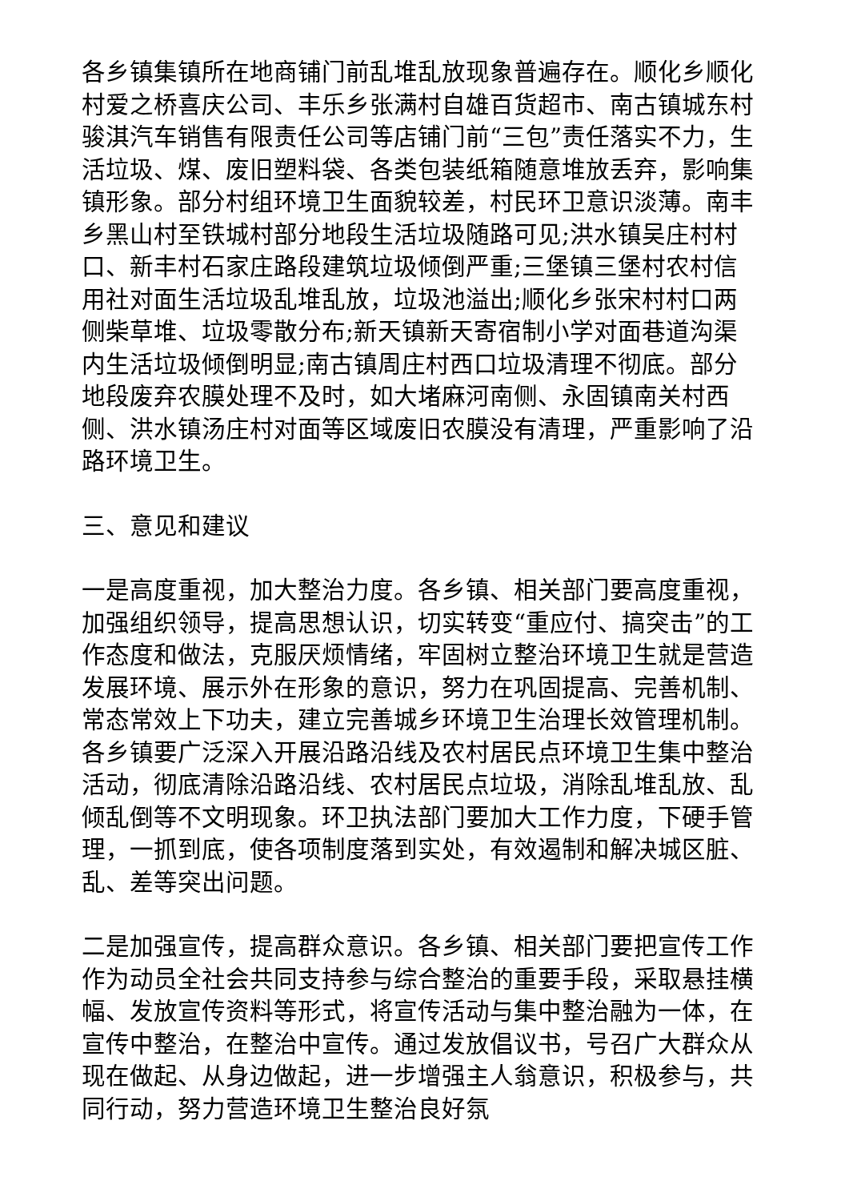各乡镇集镇所在地商铺门前乱堆乱放现象普遍存在。顺化乡顺化村爱之桥喜庆公司、丰乐乡张满村自雄百货超市、南古镇城东村骏淇汽车销售有限责任公司等店铺门前“三包”责任落实不力，生活垃圾、煤、废旧塑料袋、各类包装纸箱随意堆放丢弃，影响集镇形象。部分村组环境卫生面貌较差，村民环卫意识淡薄。南丰乡黑山村至铁城村部分地段生活垃圾随路可见;洪水镇吴庄村村口、新丰村石家庄路段建筑垃圾倾倒严重;三堡镇三堡村农村信用社对面生活垃圾乱堆乱放，垃圾池溢出;顺化乡张宋村村口两侧柴草堆、垃圾零散分布;新天镇新天寄宿制小学对面巷道沟渠内生活垃圾倾倒明显;南古镇周庄村西口垃圾清理不彻底。部分地段废弃农膜处理不及时，如大堵麻河南侧、永固镇南关村西侧、洪水镇汤庄村对面等区域废旧农膜没有清理，严重影响了沿路环境卫生。
三、意见和建议
一是高度重视，加大整治力度。各乡镇、相关部门要高度重视，加强组织领导，提高思想认识，切实转变“重应付、搞突击”的工作态度和做法，克服厌烦情绪，牢固树立整治环境卫生就是营造发展环境、展示外在形象的意识，努力在巩固提高、完善机制、常态常效上下功夫，建立完善城乡环境卫生治理长效管理机制。各乡镇要广泛深入开展沿路沿线及农村居民点环境卫生集中整治活动，彻底清除沿路沿线、农村居民点垃圾，消除乱堆乱放、乱倾乱倒等不文明现象。环卫执法部门要加大工作力度，下硬手管理，一抓到底，使各项制度落到实处，有效遏制和解决城区脏、乱、差等突出问题。
二是加强宣传，提高群众意识。各乡镇、相关部门要把宣传工作作为动员全社会共同支持参与综合整治的重要手段，采取悬挂横幅、发放宣传资料等形式，将宣传活动与集中整治融为一体，在宣传中整治，在整治中宣传。通过发放倡议书，号召广大群众从现在做起、从身边做起，进一步增强主人翁意识，积极参与，共同行动，努力营造环境卫生整治良好氛